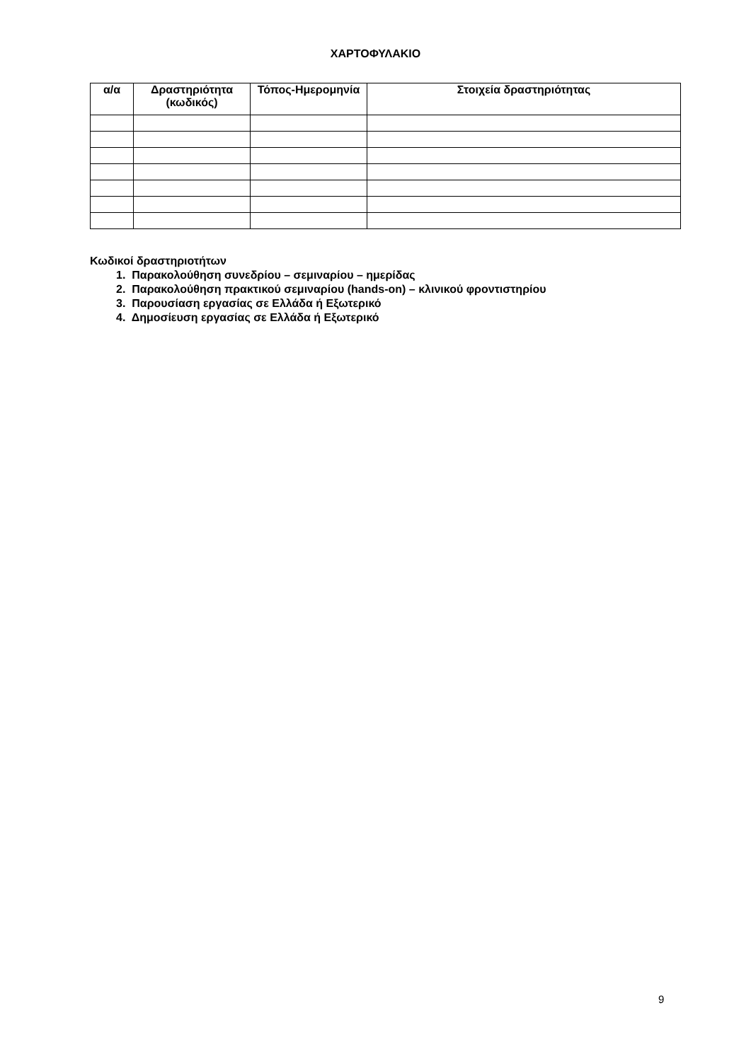ΧΑΡΤΟΦΥΛΑΚΙΟ
| α/α | Δραστηριότητα (κωδικός) | Τόπος-Ημερομηνία | Στοιχεία δραστηριότητας |
| --- | --- | --- | --- |
Κωδικοί δραστηριοτήτων
1. Παρακολούθηση συνεδρίου – σεμιναρίου – ημερίδας
2. Παρακολούθηση πρακτικού σεμιναρίου (hands-on) – κλινικού φροντιστηρίου
3. Παρουσίαση εργασίας σε Ελλάδα ή Εξωτερικό
4. Δημοσίευση εργασίας σε Ελλάδα ή Εξωτερικό
9